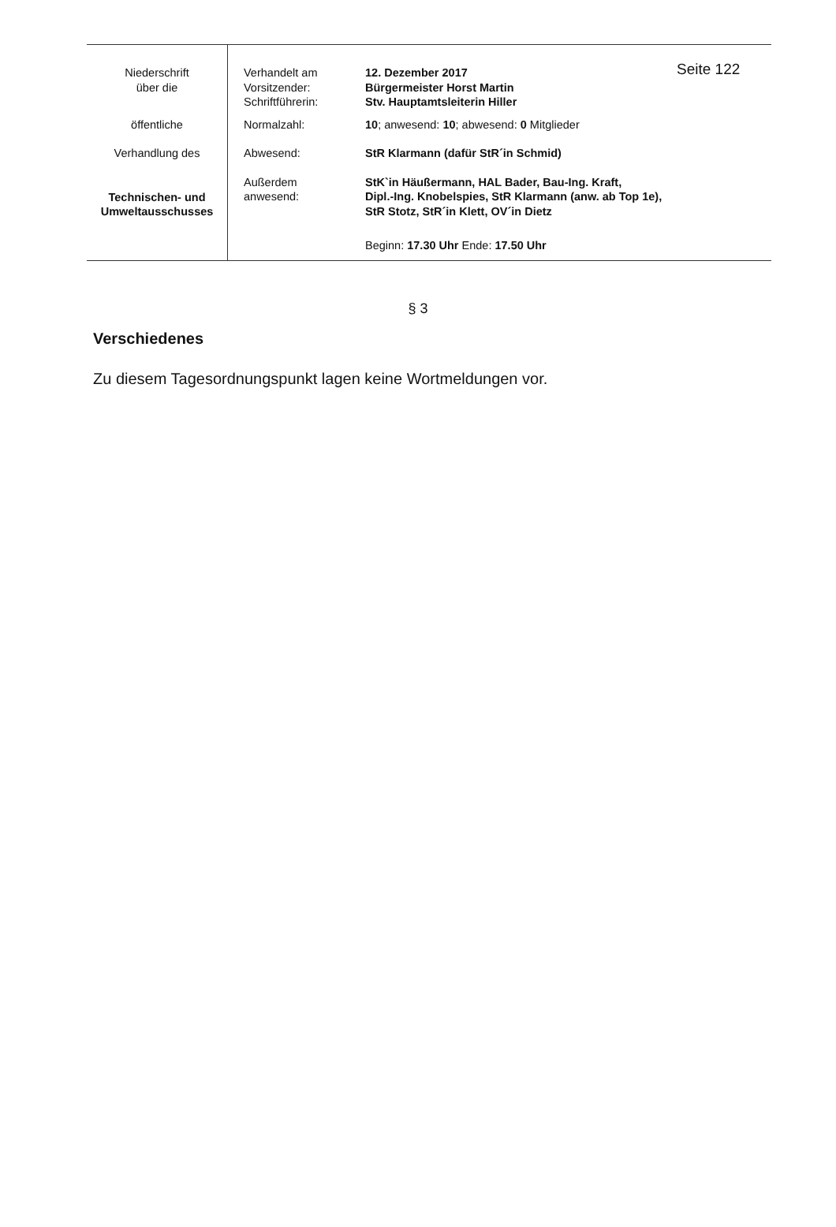| Niederschrift über die | Verhandelt am Vorsitzender: Schriftführerin: | 12. Dezember 2017 Bürgermeister Horst Martin Stv. Hauptamtsleiterin Hiller | Seite 122 |
| öffentliche | Normalzahl: | 10 ; anwesend: 10 ; abwesend: 0 Mitglieder | |
| Verhandlung des | Abwesend: | StR Klarmann (dafür StR´in Schmid) | |
| Technischen- und Umweltausschusses | Außerdem anwesend: | StK`in Häußermann, HAL Bader, Bau-Ing. Kraft, Dipl.-Ing. Knobelspies, StR Klarmann (anw. ab Top 1e), StR Stotz, StR´in Klett, OV´in Dietz | |
| | | Beginn: 17.30 Uhr Ende: 17.50 Uhr | |
§ 3
Verschiedenes
Zu diesem Tagesordnungspunkt lagen keine Wortmeldungen vor.